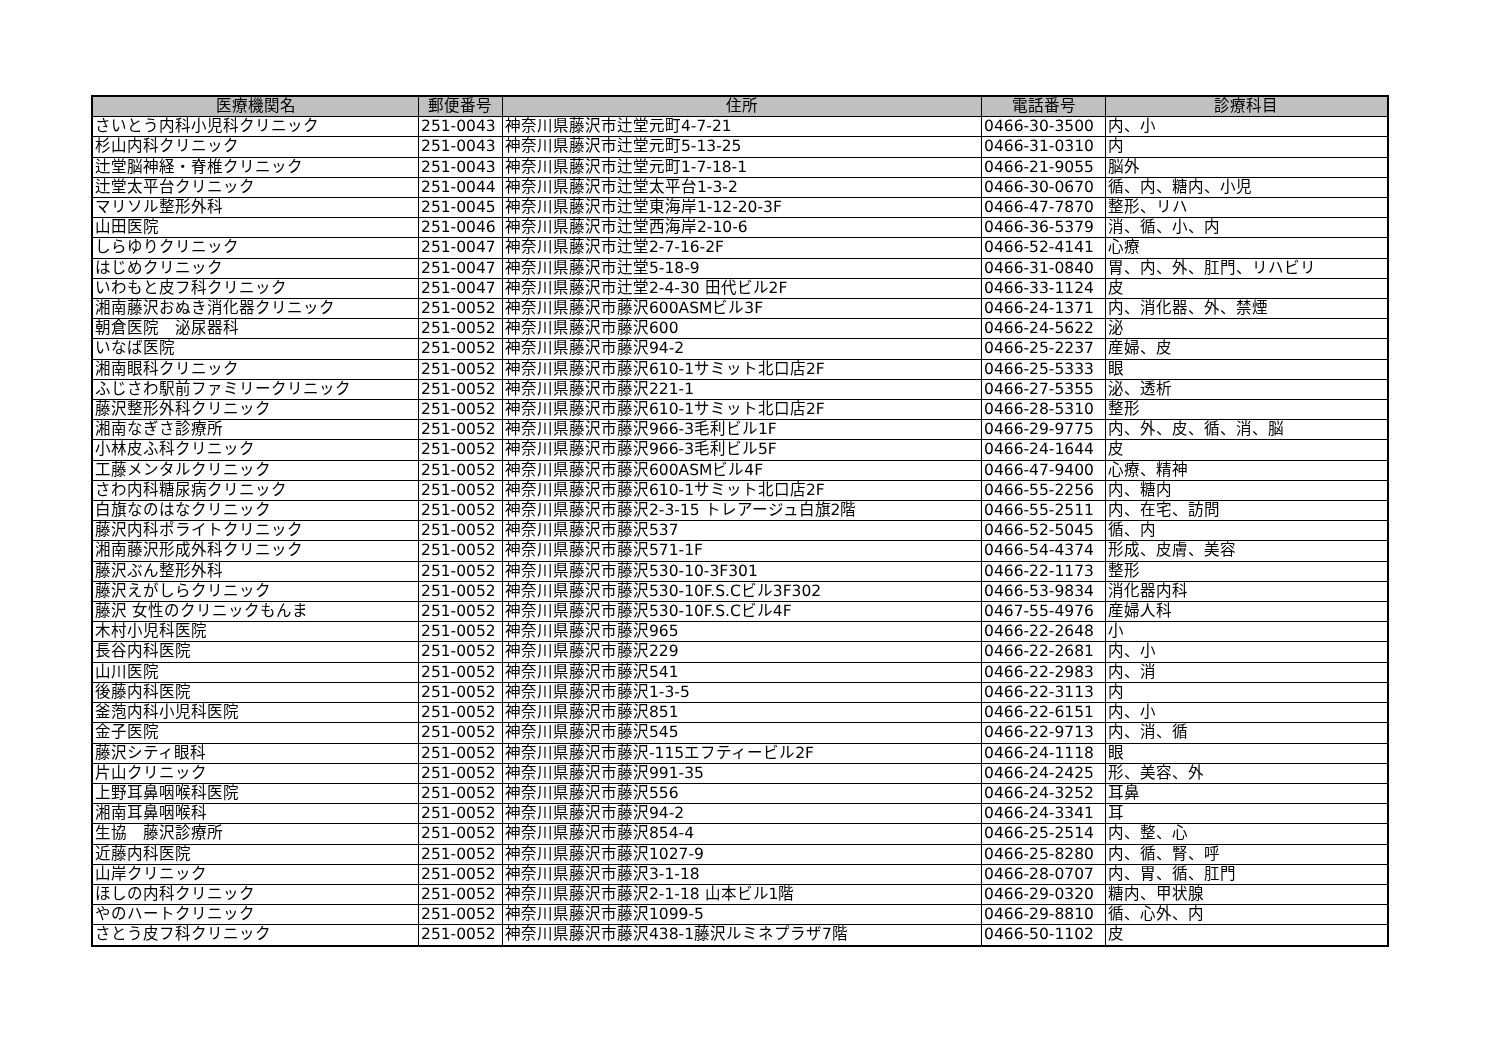| 医療機関名 | 郵便番号 | 住所 | 電話番号 | 診療科目 |
| --- | --- | --- | --- | --- |
| さいとう内科小児科クリニック | 251-0043 | 神奈川県藤沢市辻堂元町4-7-21 | 0466-30-3500 | 内、小 |
| 杉山内科クリニック | 251-0043 | 神奈川県藤沢市辻堂元町5-13-25 | 0466-31-0310 | 内 |
| 辻堂脳神経・脊椎クリニック | 251-0043 | 神奈川県藤沢市辻堂元町1-7-18-1 | 0466-21-9055 | 脳外 |
| 辻堂太平台クリニック | 251-0044 | 神奈川県藤沢市辻堂太平台1-3-2 | 0466-30-0670 | 循、内、糖内、小児 |
| マリソル整形外科 | 251-0045 | 神奈川県藤沢市辻堂東海岸1-12-20-3F | 0466-47-7870 | 整形、リハ |
| 山田医院 | 251-0046 | 神奈川県藤沢市辻堂西海岸2-10-6 | 0466-36-5379 | 消、循、小、内 |
| しらゆりクリニック | 251-0047 | 神奈川県藤沢市辻堂2-7-16-2F | 0466-52-4141 | 心療 |
| はじめクリニック | 251-0047 | 神奈川県藤沢市辻堂5-18-9 | 0466-31-0840 | 胃、内、外、肛門、リハビリ |
| いわもと皮フ科クリニック | 251-0047 | 神奈川県藤沢市辻堂2-4-30 田代ビル2F | 0466-33-1124 | 皮 |
| 湘南藤沢おぬき消化器クリニック | 251-0052 | 神奈川県藤沢市藤沢600ASMビル3F | 0466-24-1371 | 内、消化器、外、禁煙 |
| 朝倉医院 泌尿器科 | 251-0052 | 神奈川県藤沢市藤沢600 | 0466-24-5622 | 泌 |
| いなば医院 | 251-0052 | 神奈川県藤沢市藤沢94-2 | 0466-25-2237 | 産婦、皮 |
| 湘南眼科クリニック | 251-0052 | 神奈川県藤沢市藤沢610-1サミット北口店2F | 0466-25-5333 | 眼 |
| ふじさわ駅前ファミリークリニック | 251-0052 | 神奈川県藤沢市藤沢221-1 | 0466-27-5355 | 泌、透析 |
| 藤沢整形外科クリニック | 251-0052 | 神奈川県藤沢市藤沢610-1サミット北口店2F | 0466-28-5310 | 整形 |
| 湘南なぎさ診療所 | 251-0052 | 神奈川県藤沢市藤沢966-3毛利ビル1F | 0466-29-9775 | 内、外、皮、循、消、脳 |
| 小林皮ふ科クリニック | 251-0052 | 神奈川県藤沢市藤沢966-3毛利ビル5F | 0466-24-1644 | 皮 |
| 工藤メンタルクリニック | 251-0052 | 神奈川県藤沢市藤沢600ASMビル4F | 0466-47-9400 | 心療、精神 |
| さわ内科糖尿病クリニック | 251-0052 | 神奈川県藤沢市藤沢610-1サミット北口店2F | 0466-55-2256 | 内、糖内 |
| 白旗なのはなクリニック | 251-0052 | 神奈川県藤沢市藤沢2-3-15 トレアージュ白旗2階 | 0466-55-2511 | 内、在宅、訪問 |
| 藤沢内科ポライトクリニック | 251-0052 | 神奈川県藤沢市藤沢537 | 0466-52-5045 | 循、内 |
| 湘南藤沢形成外科クリニック | 251-0052 | 神奈川県藤沢市藤沢571-1F | 0466-54-4374 | 形成、皮膚、美容 |
| 藤沢ぶん整形外科 | 251-0052 | 神奈川県藤沢市藤沢530-10-3F301 | 0466-22-1173 | 整形 |
| 藤沢えがしらクリニック | 251-0052 | 神奈川県藤沢市藤沢530-10F.S.Cビル3F302 | 0466-53-9834 | 消化器内科 |
| 藤沢 女性のクリニックもんま | 251-0052 | 神奈川県藤沢市藤沢530-10F.S.Cビル4F | 0467-55-4976 | 産婦人科 |
| 木村小児科医院 | 251-0052 | 神奈川県藤沢市藤沢965 | 0466-22-2648 | 小 |
| 長谷内科医院 | 251-0052 | 神奈川県藤沢市藤沢229 | 0466-22-2681 | 内、小 |
| 山川医院 | 251-0052 | 神奈川県藤沢市藤沢541 | 0466-22-2983 | 内、消 |
| 後藤内科医院 | 251-0052 | 神奈川県藤沢市藤沢1-3-5 | 0466-22-3113 | 内 |
| 釜萢内科小児科医院 | 251-0052 | 神奈川県藤沢市藤沢851 | 0466-22-6151 | 内、小 |
| 金子医院 | 251-0052 | 神奈川県藤沢市藤沢545 | 0466-22-9713 | 内、消、循 |
| 藤沢シティ眼科 | 251-0052 | 神奈川県藤沢市藤沢-115エフティービル2F | 0466-24-1118 | 眼 |
| 片山クリニック | 251-0052 | 神奈川県藤沢市藤沢991-35 | 0466-24-2425 | 形、美容、外 |
| 上野耳鼻咽喉科医院 | 251-0052 | 神奈川県藤沢市藤沢556 | 0466-24-3252 | 耳鼻 |
| 湘南耳鼻咽喉科 | 251-0052 | 神奈川県藤沢市藤沢94-2 | 0466-24-3341 | 耳 |
| 生協 藤沢診療所 | 251-0052 | 神奈川県藤沢市藤沢854-4 | 0466-25-2514 | 内、整、心 |
| 近藤内科医院 | 251-0052 | 神奈川県藤沢市藤沢1027-9 | 0466-25-8280 | 内、循、腎、呼 |
| 山岸クリニック | 251-0052 | 神奈川県藤沢市藤沢3-1-18 | 0466-28-0707 | 内、胃、循、肛門 |
| ほしの内科クリニック | 251-0052 | 神奈川県藤沢市藤沢2-1-18 山本ビル1階 | 0466-29-0320 | 糖内、甲状腺 |
| やのハートクリニック | 251-0052 | 神奈川県藤沢市藤沢1099-5 | 0466-29-8810 | 循、心外、内 |
| さとう皮フ科クリニック | 251-0052 | 神奈川県藤沢市藤沢438-1藤沢ルミネプラザ7階 | 0466-50-1102 | 皮 |